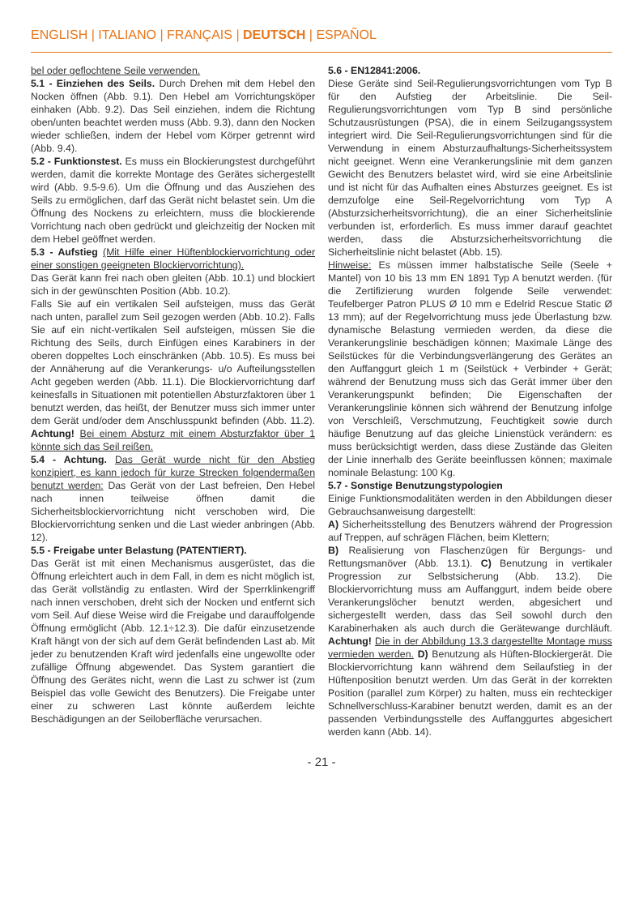ENGLISH | ITALIANO | FRANÇAIS | DEUTSCH | ESPAÑOL
bel oder geflochtene Seile verwenden.
5.1 - Einziehen des Seils. Durch Drehen mit dem Hebel den Nocken öffnen (Abb. 9.1). Den Hebel am Vorrichtungsköper einhaken (Abb. 9.2). Das Seil einziehen, indem die Richtung oben/unten beachtet werden muss (Abb. 9.3), dann den Nocken wieder schließen, indem der Hebel vom Körper getrennt wird (Abb. 9.4).
5.2 - Funktionstest. Es muss ein Blockierungstest durchgeführt werden, damit die korrekte Montage des Gerätes sichergestellt wird (Abb. 9.5-9.6). Um die Öffnung und das Ausziehen des Seils zu ermöglichen, darf das Gerät nicht belastet sein. Um die Öffnung des Nockens zu erleichtern, muss die blockierende Vorrichtung nach oben gedrückt und gleichzeitig der Nocken mit dem Hebel geöffnet werden.
5.3 - Aufstieg (Mit Hilfe einer Hüftenblockiervorrichtung oder einer sonstigen geeigneten Blockiervorrichtung).
Das Gerät kann frei nach oben gleiten (Abb. 10.1) und blockiert sich in der gewünschten Position (Abb. 10.2).
Falls Sie auf ein vertikalen Seil aufsteigen, muss das Gerät nach unten, parallel zum Seil gezogen werden (Abb. 10.2). Falls Sie auf ein nicht-vertikalen Seil aufsteigen, müssen Sie die Richtung des Seils, durch Einfügen eines Karabiners in der oberen doppeltes Loch einschränken (Abb. 10.5). Es muss bei der Annäherung auf die Verankerungs- u/o Aufteilungsstellen Acht gegeben werden (Abb. 11.1). Die Blockiervorrichtung darf keinesfalls in Situationen mit potentiellen Absturzfaktoren über 1 benutzt werden, das heißt, der Benutzer muss sich immer unter dem Gerät und/oder dem Anschlusspunkt befinden (Abb. 11.2). Achtung! Bei einem Absturz mit einem Absturzfaktor über 1 könnte sich das Seil reißen.
5.4 - Achtung. Das Gerät wurde nicht für den Abstieg konzipiert, es kann jedoch für kurze Strecken folgendermaßen benutzt werden: Das Gerät von der Last befreien, Den Hebel nach innen teilweise öffnen damit die Sicherheitsblockiervorrichtung nicht verschoben wird, Die Blockiervorrichtung senken und die Last wieder anbringen (Abb. 12).
5.5 - Freigabe unter Belastung (PATENTIERT).
Das Gerät ist mit einen Mechanismus ausgerüstet, das die Öffnung erleichtert auch in dem Fall, in dem es nicht möglich ist, das Gerät vollständig zu entlasten. Wird der Sperrklinkengriff nach innen verschoben, dreht sich der Nocken und entfernt sich vom Seil. Auf diese Weise wird die Freigabe und darauffolgende Öffnung ermöglicht (Abb. 12.1÷12.3). Die dafür einzusetzende Kraft hängt von der sich auf dem Gerät befindenden Last ab. Mit jeder zu benutzenden Kraft wird jedenfalls eine ungewollte oder zufällige Öffnung abgewendet. Das System garantiert die Öffnung des Gerätes nicht, wenn die Last zu schwer ist (zum Beispiel das volle Gewicht des Benutzers). Die Freigabe unter einer zu schweren Last könnte außerdem leichte Beschädigungen an der Seiloberfläche verursachen.
5.6 - EN12841:2006.
Diese Geräte sind Seil-Regulierungsvorrichtungen vom Typ B für den Aufstieg der Arbeitslinie. Die Seil-Regulierungsvorrichtungen vom Typ B sind persönliche Schutzausrüstungen (PSA), die in einem Seilzugangssystem integriert wird. Die Seil-Regulierungsvorrichtungen sind für die Verwendung in einem Absturzaufhaltungs-Sicherheitssystem nicht geeignet. Wenn eine Verankerungslinie mit dem ganzen Gewicht des Benutzers belastet wird, wird sie eine Arbeitslinie und ist nicht für das Aufhalten eines Absturzes geeignet. Es ist demzufolge eine Seil-Regelvorrichtung vom Typ A (Absturzsicherheitsvorrichtung), die an einer Sicherheitslinie verbunden ist, erforderlich. Es muss immer darauf geachtet werden, dass die Absturzsicherheitsvorrichtung die Sicherheitslinie nicht belastet (Abb. 15).
Hinweise: Es müssen immer halbstatische Seile (Seele + Mantel) von 10 bis 13 mm EN 1891 Typ A benutzt werden. (für die Zertifizierung wurden folgende Seile verwendet: Teufelberger Patron PLUS Ø 10 mm e Edelrid Rescue Static Ø 13 mm); auf der Regelvorrichtung muss jede Überlastung bzw. dynamische Belastung vermieden werden, da diese die Verankerungslinie beschädigen können; Maximale Länge des Seilstückes für die Verbindungsverlängerung des Gerätes an den Auffanggurt gleich 1 m (Seilstück + Verbinder + Gerät; während der Benutzung muss sich das Gerät immer über den Verankerungspunkt befinden; Die Eigenschaften der Verankerungslinie können sich während der Benutzung infolge von Verschleiß, Verschmutzung, Feuchtigkeit sowie durch häufige Benutzung auf das gleiche Linienstück verändern: es muss berücksichtigt werden, dass diese Zustände das Gleiten der Linie innerhalb des Geräte beeinflussen können; maximale nominale Belastung: 100 Kg.
5.7 - Sonstige Benutzungstypologien
Einige Funktionsmodalitäten werden in den Abbildungen dieser Gebrauchsanweisung dargestellt:
A) Sicherheitsstellung des Benutzers während der Progression auf Treppen, auf schrägen Flächen, beim Klettern;
B) Realisierung von Flaschenzügen für Bergungs- und Rettungsmanöver (Abb. 13.1). C) Benutzung in vertikaler Progression zur Selbstsicherung (Abb. 13.2). Die Blockiervorrichtung muss am Auffanggurt, indem beide obere Verankerungslöcher benutzt werden, abgesichert und sichergestellt werden, dass das Seil sowohl durch den Karabinerhaken als auch durch die Gerätewange durchläuft. Achtung! Die in der Abbildung 13.3 dargestellte Montage muss vermieden werden. D) Benutzung als Hüften-Blockiergerät. Die Blockiervorrichtung kann während dem Seilaufstieg in der Hüftenposition benutzt werden. Um das Gerät in der korrekten Position (parallel zum Körper) zu halten, muss ein rechteckiger Schnellverschluss-Karabiner benutzt werden, damit es an der passenden Verbindungsstelle des Auffanggurtes abgesichert werden kann (Abb. 14).
- 21 -